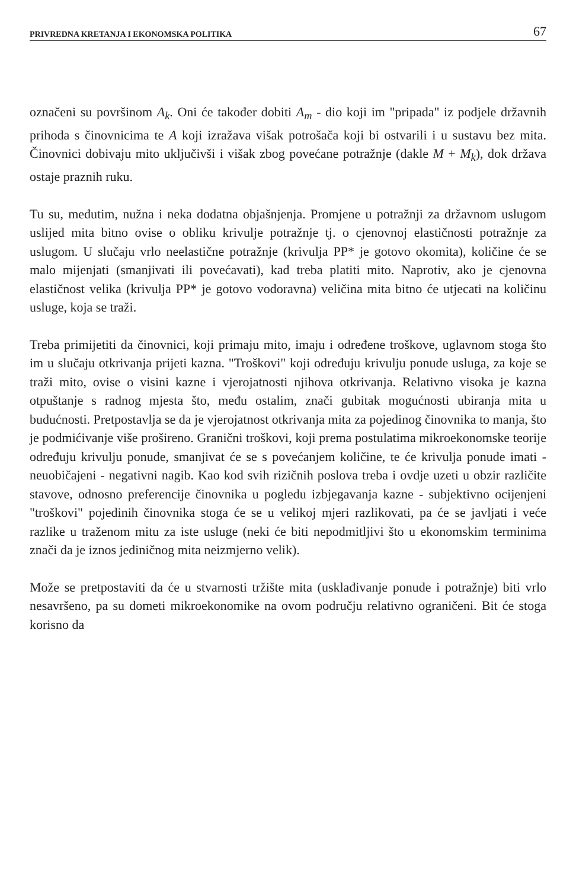PRIVREDNA KRETANJA I EKONOMSKA POLITIKA 67
označeni su površinom A<sub>k</sub>. Oni će također dobiti A<sub>m</sub> - dio koji im "pripada" iz podjele državnih prihoda s činovnicima te A koji izražava višak potrošača koji bi ostvarili i u sustavu bez mita. Činovnici dobivaju mito uključivši i višak zbog povećane potražnje (dakle M + M<sub>k</sub>), dok država ostaje praznih ruku.
Tu su, međutim, nužna i neka dodatna objašnjenja. Promjene u potražnji za državnom uslugom uslijed mita bitno ovise o obliku krivulje potražnje tj. o cjenovnoj elastičnosti potražnje za uslugom. U slučaju vrlo neelastične potražnje (krivulja PP* je gotovo okomita), količine će se malo mijenjati (smanjivati ili povećavati), kad treba platiti mito. Naprotiv, ako je cjenovna elastičnost velika (krivulja PP* je gotovo vodoravna) veličina mita bitno će utjecati na količinu usluge, koja se traži.
Treba primijetiti da činovnici, koji primaju mito, imaju i određene troškove, uglavnom stoga što im u slučaju otkrivanja prijeti kazna. "Troškovi" koji određuju krivulju ponude usluga, za koje se traži mito, ovise o visini kazne i vjerojatnosti njihova otkrivanja. Relativno visoka je kazna otpuštanje s radnog mjesta što, među ostalim, znači gubitak mogućnosti ubiranja mita u budućnosti. Pretpostavlja se da je vjerojatnost otkrivanja mita za pojedinog činovnika to manja, što je podmićivanje više prošireno. Granični troškovi, koji prema postulatima mikroekonomske teorije određuju krivulju ponude, smanjivat će se s povećanjem količine, te će krivulja ponude imati - neuobičajeni - negativni nagib. Kao kod svih rizičnih poslova treba i ovdje uzeti u obzir različite stavove, odnosno preferencije činovnika u pogledu izbjegavanja kazne - subjektivno ocijenjeni "troškovi" pojedinih činovnika stoga će se u velikoj mjeri razlikovati, pa će se javljati i veće razlike u traženom mitu za iste usluge (neki će biti nepodmitljivi što u ekonomskim terminima znači da je iznos jediničnog mita neizmjerno velik).
Može se pretpostaviti da će u stvarnosti tržište mita (usklađivanje ponude i potražnje) biti vrlo nesavršeno, pa su dometi mikroekonomike na ovom području relativno ograničeni. Bit će stoga korisno da